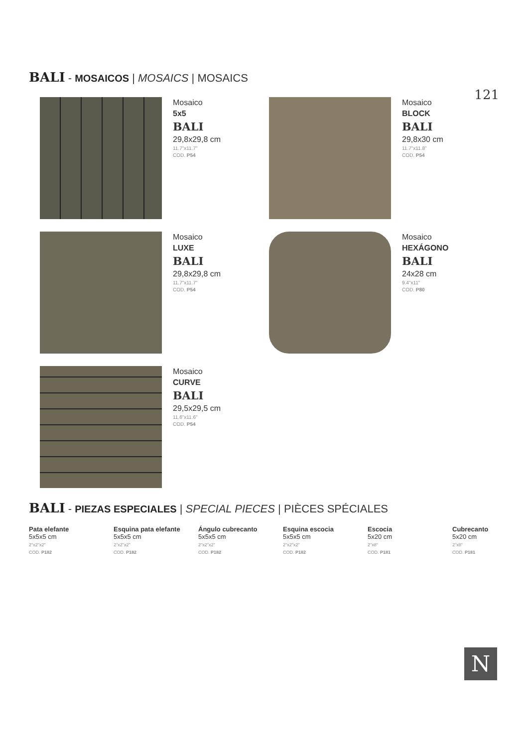BALI - MOSAICOS | MOSAICS | MOSAICS
121
Mosaico
5x5
BALI
29,8x29,8 cm
11.7"x11.7"
COD. P54
Mosaico
BLOCK
BALI
29,8x30 cm
11.7"x11.8"
COD. P54
Mosaico
LUXE
BALI
29,8x29,8 cm
11.7"x11.7"
COD. P54
Mosaico
HEXÁGONO
BALI
24x28 cm
9.4"x11"
COD. P80
Mosaico
CURVE
BALI
29,5x29,5 cm
11.6"x11.6"
COD. P54
BALI - PIEZAS ESPECIALES | SPECIAL PIECES | PIÈCES SPÉCIALES
Pata elefante
5x5x5 cm
2"x2"x2"
COD. P182
Esquina pata elefante
5x5x5 cm
2"x2"x2"
COD. P182
Ángulo cubrecanto
5x5x5 cm
2"x2"x2"
COD. P182
Esquina escocia
5x5x5 cm
2"x2"x2"
COD. P182
Escocia
5x20 cm
2"x8"
COD. P181
Cubrecanto
5x20 cm
2"x8"
COD. P181
N